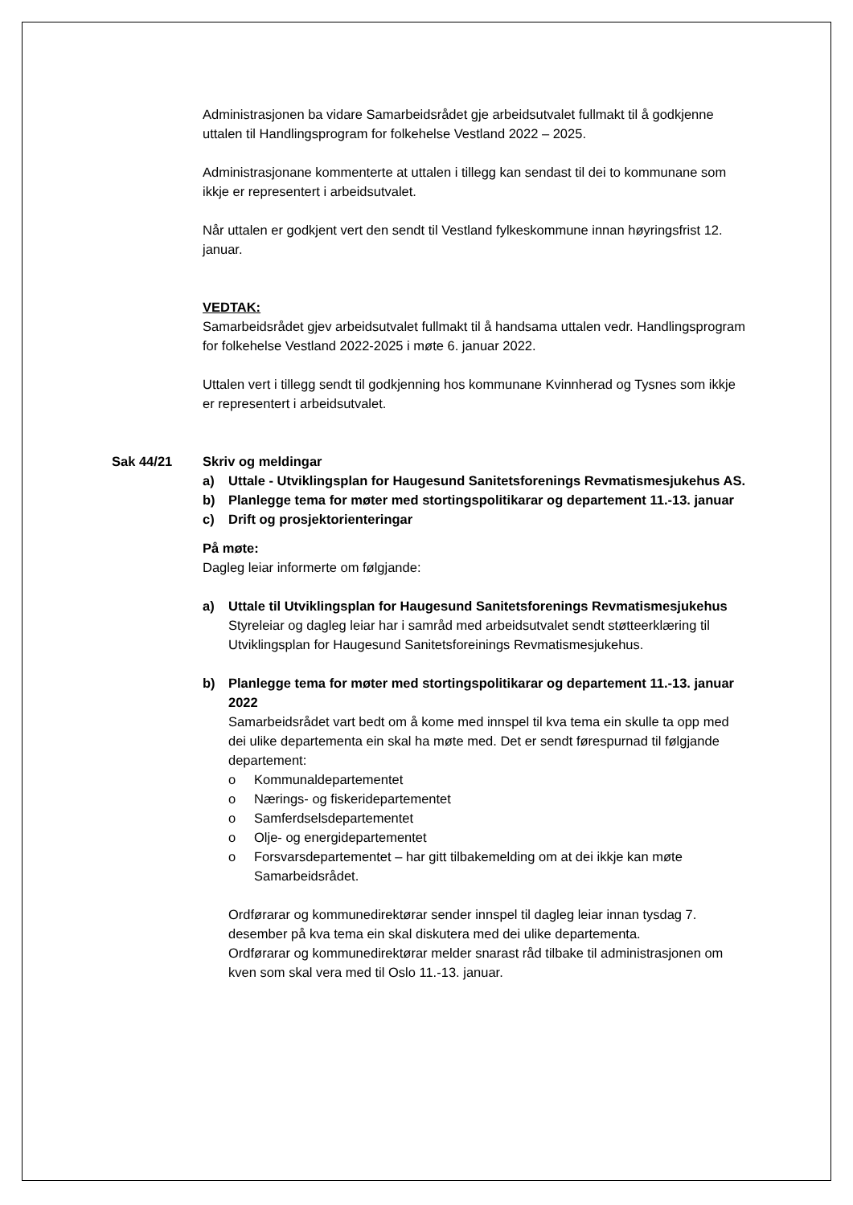Administrasjonen ba vidare Samarbeidsrådet gje arbeidsutvalet fullmakt til å godkjenne uttalen til Handlingsprogram for folkehelse Vestland 2022 – 2025.
Administrasjonane kommenterte at uttalen i tillegg kan sendast til dei to kommunane som ikkje er representert i arbeidsutvalet.
Når uttalen er godkjent vert den sendt til Vestland fylkeskommune innan høyringsfrist 12. januar.
VEDTAK:
Samarbeidsrådet gjev arbeidsutvalet fullmakt til å handsama uttalen vedr. Handlingsprogram for folkehelse Vestland 2022-2025 i møte 6. januar 2022.
Uttalen vert i tillegg sendt til godkjenning hos kommunane Kvinnherad og Tysnes som ikkje er representert i arbeidsutvalet.
Sak 44/21 Skriv og meldingar
a) Uttale - Utviklingsplan for Haugesund Sanitetsforenings Revmatismesjukehus AS.
b) Planlegge tema for møter med stortingspolitikarar og departement 11.-13. januar
c) Drift og prosjektorienteringar
På møte:
Dagleg leiar informerte om følgjande:
a) Uttale til Utviklingsplan for Haugesund Sanitetsforenings Revmatismesjukehus
Styreleiar og dagleg leiar har i samråd med arbeidsutvalet sendt støtteerklæring til Utviklingsplan for Haugesund Sanitetsforeinings Revmatismesjukehus.
b) Planlegge tema for møter med stortingspolitikarar og departement 11.-13. januar 2022
Samarbeidsrådet vart bedt om å kome med innspel til kva tema ein skulle ta opp med dei ulike departementa ein skal ha møte med. Det er sendt førespurnad til følgjande departement:
o Kommunaldepartementet
o Nærings- og fiskeridepartementet
o Samferdselsdepartementet
o Olje- og energidepartementet
o Forsvarsdepartementet – har gitt tilbakemelding om at dei ikkje kan møte Samarbeidsrådet.
Ordførarar og kommunedirektørar sender innspel til dagleg leiar innan tysdag 7. desember på kva tema ein skal diskutera med dei ulike departementa.
Ordførarar og kommunedirektørar melder snarast råd tilbake til administrasjonen om kven som skal vera med til Oslo 11.-13. januar.